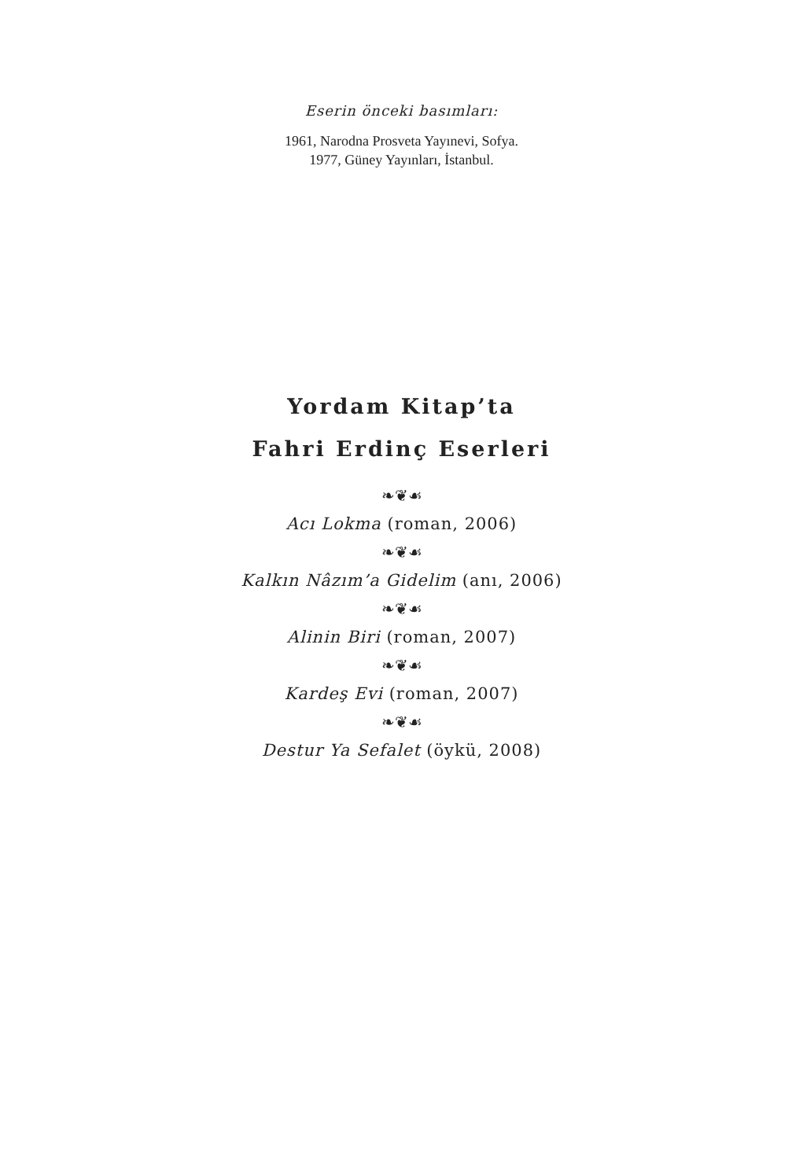Eserin önceki basımları:
1961, Narodna Prosveta Yayınevi, Sofya.
1977, Güney Yayınları, İstanbul.
Yordam Kitap’ta
Fahri Erdinç Eserleri
❧❦☙
Acı Lokma (roman, 2006)
❧❦☙
Kalkın Nâzım’a Gidelim (anı, 2006)
❧❦☙
Alinin Biri (roman, 2007)
❧❦☙
Kardeş Evi (roman, 2007)
❧❦☙
Destur Ya Sefalet (öykü, 2008)